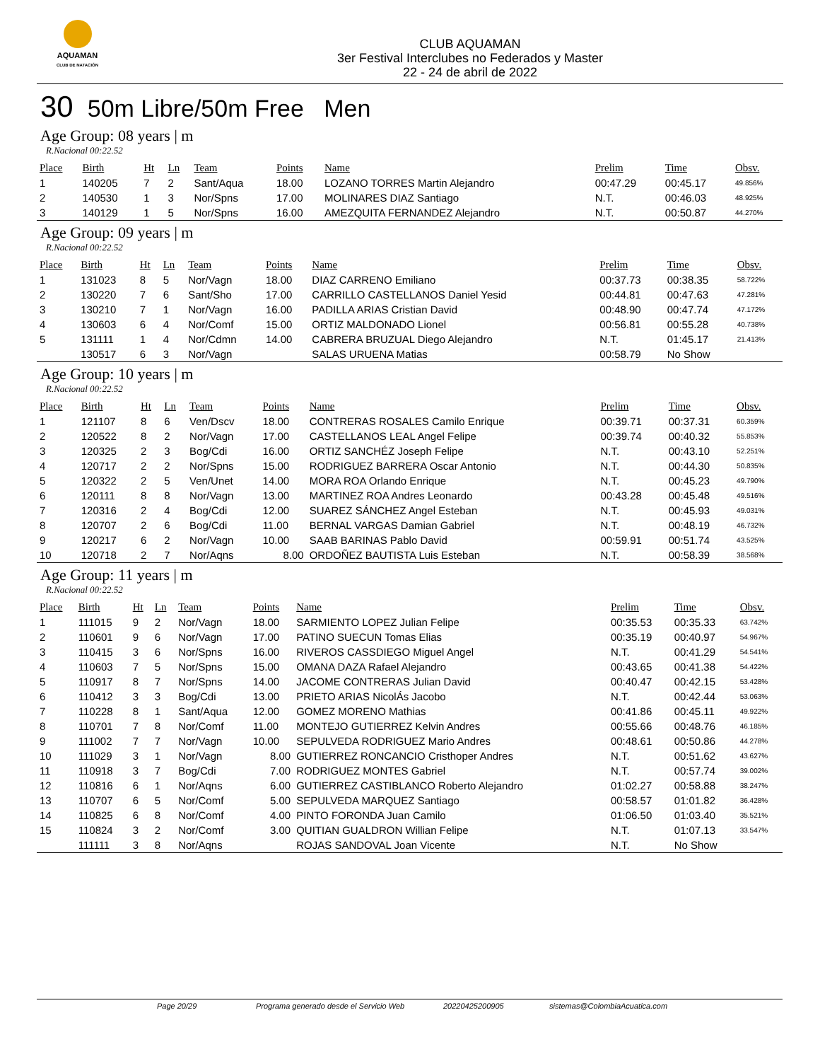AQUAMAN
CLUB DE NATACIÓN
CLUB AQUAMAN
3er Festival Interclubes no Federados y Master
22 - 24 de abril de 2022
30 50m Libre/50m Free Men
Age Group: 08 years | m
R.Nacional 00:22.52
| Place | Birth | Ht | Ln | Team | Points | Name | Prelim | Time | Obsv. |
| --- | --- | --- | --- | --- | --- | --- | --- | --- | --- |
| 1 | 140205 | 7 | 2 | Sant/Aqua | 18.00 | LOZANO TORRES Martin Alejandro | 00:47.29 | 00:45.17 | 49.856% |
| 2 | 140530 | 1 | 3 | Nor/Spns | 17.00 | MOLINARES DIAZ Santiago | N.T. | 00:46.03 | 48.925% |
| 3 | 140129 | 1 | 5 | Nor/Spns | 16.00 | AMEZQUITA FERNANDEZ Alejandro | N.T. | 00:50.87 | 44.270% |
Age Group: 09 years | m
R.Nacional 00:22.52
| Place | Birth | Ht | Ln | Team | Points | Name | Prelim | Time | Obsv. |
| --- | --- | --- | --- | --- | --- | --- | --- | --- | --- |
| 1 | 131023 | 8 | 5 | Nor/Vagn | 18.00 | DIAZ CARRENO Emiliano | 00:37.73 | 00:38.35 | 58.722% |
| 2 | 130220 | 7 | 6 | Sant/Sho | 17.00 | CARRILLO CASTELLANOS Daniel Yesid | 00:44.81 | 00:47.63 | 47.281% |
| 3 | 130210 | 7 | 1 | Nor/Vagn | 16.00 | PADILLA ARIAS Cristian David | 00:48.90 | 00:47.74 | 47.172% |
| 4 | 130603 | 6 | 4 | Nor/Comf | 15.00 | ORTIZ MALDONADO Lionel | 00:56.81 | 00:55.28 | 40.738% |
| 5 | 131111 | 1 | 4 | Nor/Cdmn | 14.00 | CABRERA BRUZUAL Diego Alejandro | N.T. | 01:45.17 | 21.413% |
| | 130517 | 6 | 3 | Nor/Vagn | | SALAS URUENA Matias | 00:58.79 | No Show | |
Age Group: 10 years | m
R.Nacional 00:22.52
| Place | Birth | Ht | Ln | Team | Points | Name | Prelim | Time | Obsv. |
| --- | --- | --- | --- | --- | --- | --- | --- | --- | --- |
| 1 | 121107 | 8 | 6 | Ven/Dscv | 18.00 | CONTRERAS ROSALES Camilo Enrique | 00:39.71 | 00:37.31 | 60.359% |
| 2 | 120522 | 8 | 2 | Nor/Vagn | 17.00 | CASTELLANOS LEAL Angel Felipe | 00:39.74 | 00:40.32 | 55.853% |
| 3 | 120325 | 2 | 3 | Bog/Cdi | 16.00 | ORTIZ SANCHÉZ Joseph Felipe | N.T. | 00:43.10 | 52.251% |
| 4 | 120717 | 2 | 2 | Nor/Spns | 15.00 | RODRIGUEZ BARRERA Oscar Antonio | N.T. | 00:44.30 | 50.835% |
| 5 | 120322 | 2 | 5 | Ven/Unet | 14.00 | MORA ROA Orlando Enrique | N.T. | 00:45.23 | 49.790% |
| 6 | 120111 | 8 | 8 | Nor/Vagn | 13.00 | MARTINEZ ROA Andres Leonardo | 00:43.28 | 00:45.48 | 49.516% |
| 7 | 120316 | 2 | 4 | Bog/Cdi | 12.00 | SUAREZ SÁNCHEZ Angel Esteban | N.T. | 00:45.93 | 49.031% |
| 8 | 120707 | 2 | 6 | Bog/Cdi | 11.00 | BERNAL VARGAS Damian Gabriel | N.T. | 00:48.19 | 46.732% |
| 9 | 120217 | 6 | 2 | Nor/Vagn | 10.00 | SAAB BARINAS Pablo David | 00:59.91 | 00:51.74 | 43.525% |
| 10 | 120718 | 2 | 7 | Nor/Aqns | 8.00 | ORDOÑEZ BAUTISTA Luis Esteban | N.T. | 00:58.39 | 38.568% |
Age Group: 11 years | m
R.Nacional 00:22.52
| Place | Birth | Ht | Ln | Team | Points | Name | Prelim | Time | Obsv. |
| --- | --- | --- | --- | --- | --- | --- | --- | --- | --- |
| 1 | 111015 | 9 | 2 | Nor/Vagn | 18.00 | SARMIENTO LOPEZ Julian Felipe | 00:35.53 | 00:35.33 | 63.742% |
| 2 | 110601 | 9 | 6 | Nor/Vagn | 17.00 | PATINO SUECUN Tomas Elias | 00:35.19 | 00:40.97 | 54.967% |
| 3 | 110415 | 3 | 6 | Nor/Spns | 16.00 | RIVEROS CASSDIEGO Miguel Angel | N.T. | 00:41.29 | 54.541% |
| 4 | 110603 | 7 | 5 | Nor/Spns | 15.00 | OMANA DAZA Rafael Alejandro | 00:43.65 | 00:41.38 | 54.422% |
| 5 | 110917 | 8 | 7 | Nor/Spns | 14.00 | JACOME CONTRERAS Julian David | 00:40.47 | 00:42.15 | 53.428% |
| 6 | 110412 | 3 | 3 | Bog/Cdi | 13.00 | PRIETO ARIAS NicolÁs Jacobo | N.T. | 00:42.44 | 53.063% |
| 7 | 110228 | 8 | 1 | Sant/Aqua | 12.00 | GOMEZ MORENO Mathias | 00:41.86 | 00:45.11 | 49.922% |
| 8 | 110701 | 7 | 8 | Nor/Comf | 11.00 | MONTEJO GUTIERREZ Kelvin Andres | 00:55.66 | 00:48.76 | 46.185% |
| 9 | 111002 | 7 | 7 | Nor/Vagn | 10.00 | SEPULVEDA RODRIGUEZ Mario Andres | 00:48.61 | 00:50.86 | 44.278% |
| 10 | 111029 | 3 | 1 | Nor/Vagn | 8.00 | GUTIERREZ RONCANCIO Cristhoper Andres | N.T. | 00:51.62 | 43.627% |
| 11 | 110918 | 3 | 7 | Bog/Cdi | 7.00 | RODRIGUEZ MONTES Gabriel | N.T. | 00:57.74 | 39.002% |
| 12 | 110816 | 6 | 1 | Nor/Aqns | 6.00 | GUTIERREZ CASTIBLANCO Roberto Alejandro | 01:02.27 | 00:58.88 | 38.247% |
| 13 | 110707 | 6 | 5 | Nor/Comf | 5.00 | SEPULVEDA MARQUEZ Santiago | 00:58.57 | 01:01.82 | 36.428% |
| 14 | 110825 | 6 | 8 | Nor/Comf | 4.00 | PINTO FORONDA Juan Camilo | 01:06.50 | 01:03.40 | 35.521% |
| 15 | 110824 | 3 | 2 | Nor/Comf | 3.00 | QUITIAN GUALDRON Willian Felipe | N.T. | 01:07.13 | 33.547% |
| | 111111 | 3 | 8 | Nor/Aqns | | ROJAS SANDOVAL Joan Vicente | N.T. | No Show | |
Page 20/29 Programa generado desde el Servicio Web 20220425200905 sistemas@ColombiaAcuatica.com